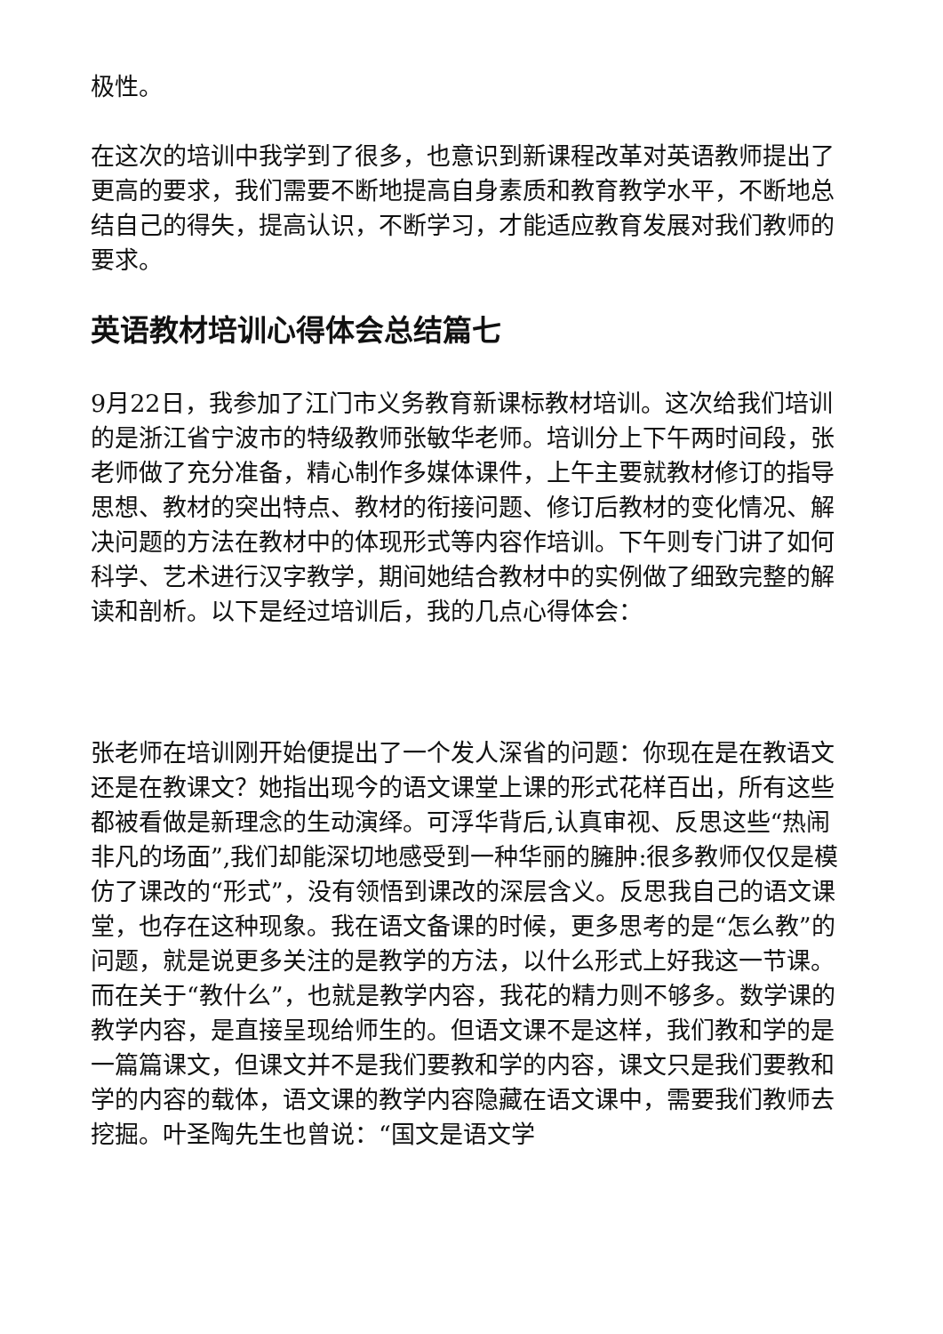极性。
在这次的培训中我学到了很多，也意识到新课程改革对英语教师提出了更高的要求，我们需要不断地提高自身素质和教育教学水平，不断地总结自己的得失，提高认识，不断学习，才能适应教育发展对我们教师的要求。
英语教材培训心得体会总结篇七
9月22日，我参加了江门市义务教育新课标教材培训。这次给我们培训的是浙江省宁波市的特级教师张敏华老师。培训分上下午两时间段，张老师做了充分准备，精心制作多媒体课件，上午主要就教材修订的指导思想、教材的突出特点、教材的衔接问题、修订后教材的变化情况、解决问题的方法在教材中的体现形式等内容作培训。下午则专门讲了如何科学、艺术进行汉字教学，期间她结合教材中的实例做了细致完整的解读和剖析。以下是经过培训后，我的几点心得体会：
张老师在培训刚开始便提出了一个发人深省的问题：你现在是在教语文还是在教课文？她指出现今的语文课堂上课的形式花样百出，所有这些都被看做是新理念的生动演绎。可浮华背后,认真审视、反思这些“热闹非凡的场面”,我们却能深切地感受到一种华丽的臃肿:很多教师仅仅是模仿了课改的“形式”，没有领悟到课改的深层含义。反思我自己的语文课堂，也存在这种现象。我在语文备课的时候，更多思考的是“怎么教”的问题，就是说更多关注的是教学的方法，以什么形式上好我这一节课。而在关于“教什么”，也就是教学内容，我花的精力则不够多。数学课的教学内容，是直接呈现给师生的。但语文课不是这样，我们教和学的是一篇篇课文，但课文并不是我们要教和学的内容，课文只是我们要教和学的内容的载体，语文课的教学内容隐藏在语文课中，需要我们教师去挖掘。叶圣陶先生也曾说：“国文是语文学